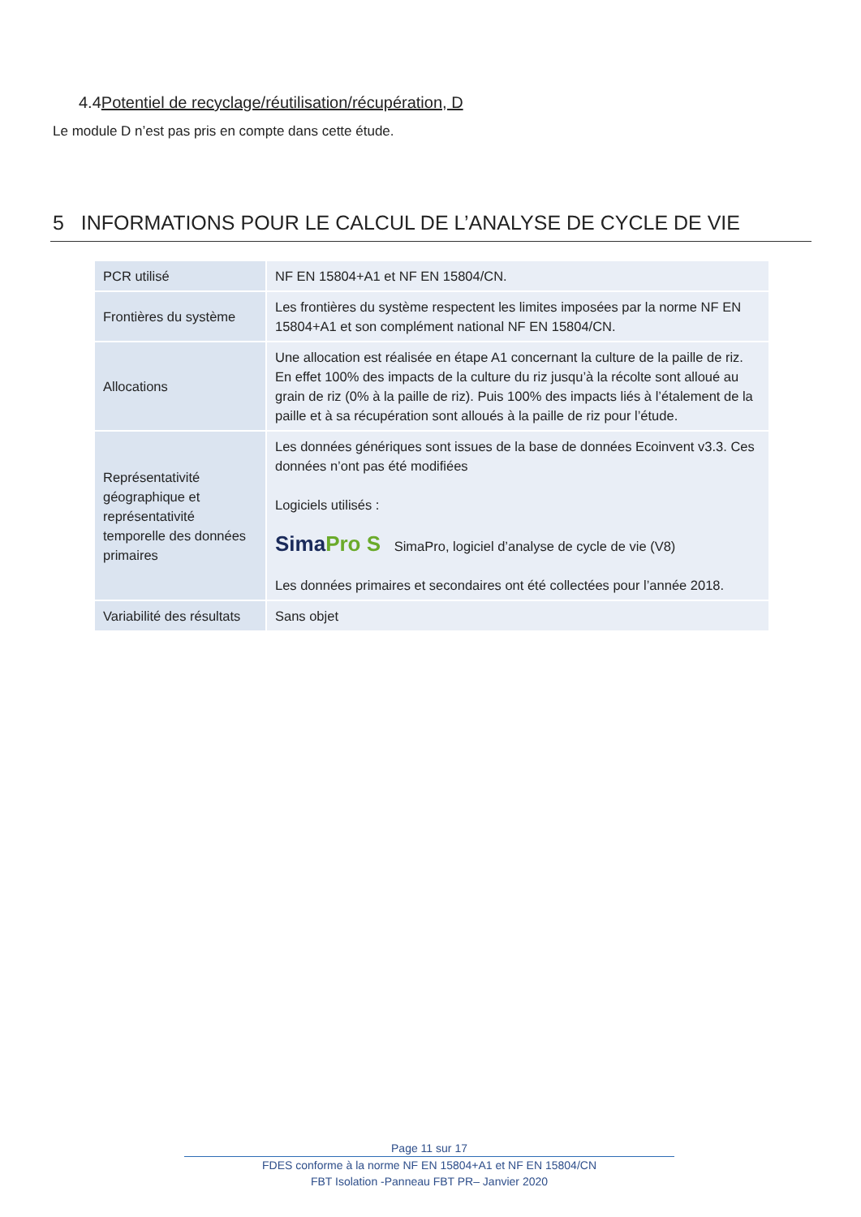4.4Potentiel de recyclage/réutilisation/récupération, D
Le module D n’est pas pris en compte dans cette étude.
5 INFORMATIONS POUR LE CALCUL DE L’ANALYSE DE CYCLE DE VIE
| PCR utilisé | NF EN 15804+A1 et NF EN 15804/CN. |
| Frontières du système | Les frontières du système respectent les limites imposées par la norme NF EN 15804+A1 et son complément national NF EN 15804/CN. |
| Allocations | Une allocation est réalisée en étape A1 concernant la culture de la paille de riz. En effet 100% des impacts de la culture du riz jusqu’à la récolte sont alloué au grain de riz (0% à la paille de riz). Puis 100% des impacts liés à l’étalement de la paille et à sa récupération sont alloués à la paille de riz pour l’étude. |
| Représentativité géographique et représentativité temporelle des données primaires | Les données génériques sont issues de la base de données Ecoinvent v3.3. Ces données n’ont pas été modifiées Logiciels utilisés : Sima Pro S SimaPro, logiciel d’analyse de cycle de vie (V8) Les données primaires et secondaires ont été collectées pour l’année 2018. |
| Variabilité des résultats | Sans objet |
Page 11 sur 17
FDES conforme à la norme NF EN 15804+A1 et NF EN 15804/CN
FBT Isolation -Panneau FBT PR– Janvier 2020